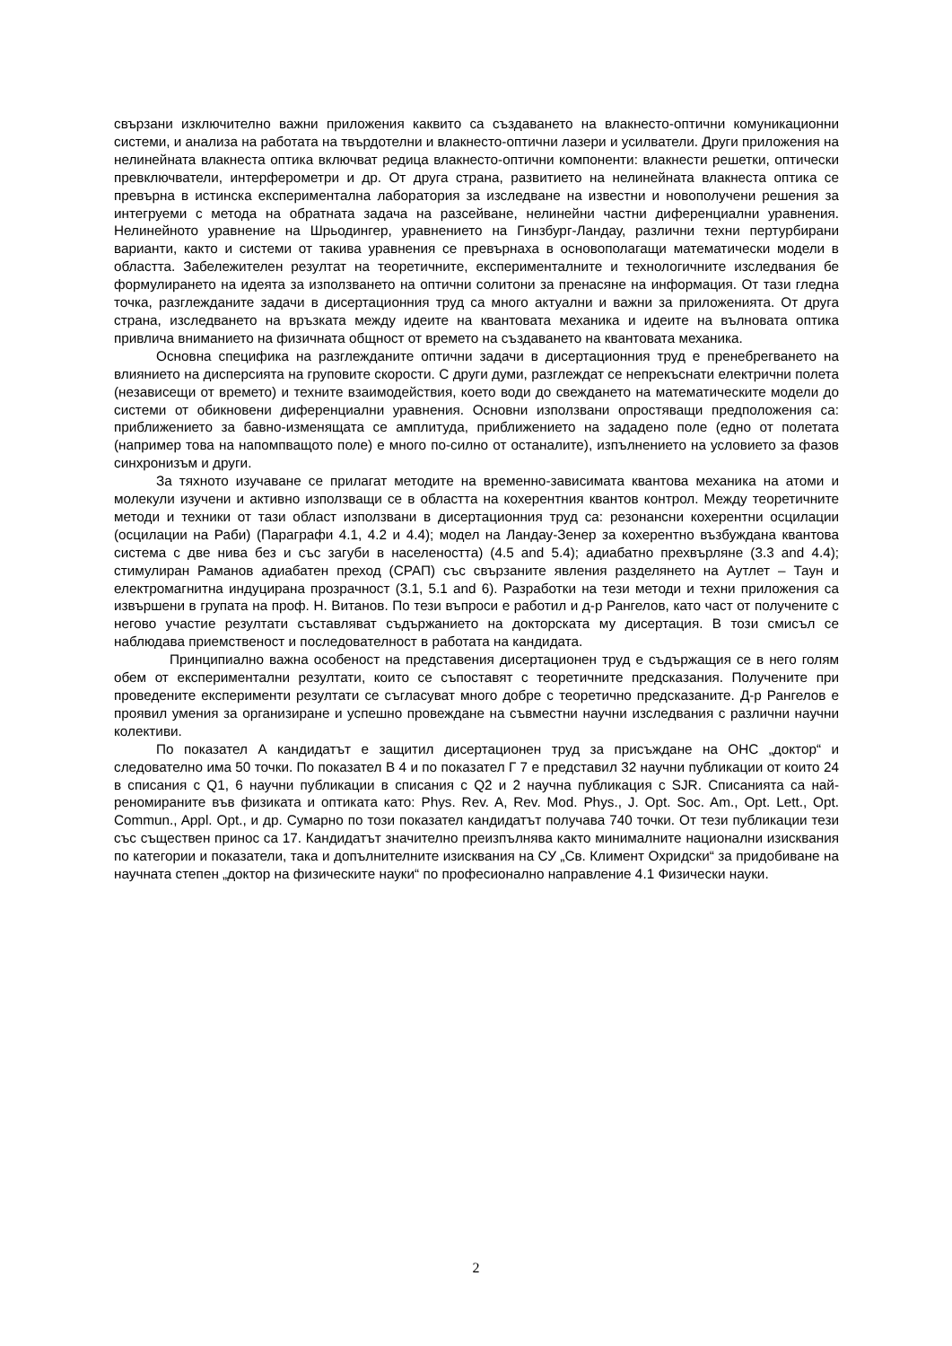свързани изключително важни приложения каквито са създаването на влакнесто-оптични комуникационни системи, и анализа на работата на твърдотелни и влакнесто-оптични лазери и усилватели. Други приложения на нелинейната влакнеста оптика включват редица влакнесто-оптични компоненти: влакнести решетки, оптически превключватели, интерферометри и др. От друга страна, развитието на нелинейната влакнеста оптика се превърна в истинска експериментална лаборатория за изследване на известни и новополучени решения за интегруеми с метода на обратната задача на разсейване, нелинейни частни диференциални уравнения. Нелинейното уравнение на Шрьодингер, уравнението на Гинзбург-Ландау, различни техни пертурбирани варианти, както и системи от такива уравнения се превърнаха в основополагащи математически модели в областта. Забележителен резултат на теоретичните, експерименталните и технологичните изследвания бе формулирането на идеята за използването на оптични солитони за пренасяне на информация. От тази гледна точка, разглежданите задачи в дисертационния труд са много актуални и важни за приложенията. От друга страна, изследването на връзката между идеите на квантовата механика и идеите на вълновата оптика привлича вниманието на физичната общност от времето на създаването на квантовата механика.
Основна специфика на разглежданите оптични задачи в дисертационния труд е пренебрегването на влиянието на дисперсията на груповите скорости. С други думи, разглеждат се непрекъснати електрични полета (независещи от времето) и техните взаимодействия, което води до свеждането на математическите модели до системи от обикновени диференциални уравнения. Основни използвани опростяващи предположения са: приближението за бавно-изменящата се амплитуда, приближението на зададено поле (едно от полетата (например това на напомпващото поле) е много по-силно от останалите), изпълнението на условието за фазов синхронизъм и други.
За тяхното изучаване се прилагат методите на временно-зависимата квантова механика на атоми и молекули изучени и активно използващи се в областта на кохерентния квантов контрол. Между теоретичните методи и техники от тази област използвани в дисертационния труд са: резонансни кохерентни осцилации (осцилации на Раби) (Параграфи 4.1, 4.2 и 4.4); модел на Ландау-Зенер за кохерентно възбуждана квантова система с две нива без и със загуби в населеността) (4.5 and 5.4); адиабатно прехвърляне (3.3 and 4.4); стимулиран Раманов адиабатен преход (СРАП) със свързаните явления разделянето на Аутлет – Таун и електромагнитна индуцирана прозрачност (3.1, 5.1 and 6). Разработки на тези методи и техни приложения са извършени в групата на проф. Н. Витанов. По тези въпроси е работил и д-р Рангелов, като част от получените с негово участие резултати съставляват съдържанието на докторската му дисертация. В този смисъл се наблюдава приемственост и последователност в работата на кандидата.
Принципиално важна особеност на представения дисертационен труд е съдържащия се в него голям обем от експериментални резултати, които се съпоставят с теоретичните предсказания. Получените при проведените експерименти резултати се съгласуват много добре с теоретично предсказаните. Д-р Рангелов е проявил умения за организиране и успешно провеждане на съвместни научни изследвания с различни научни колективи.
По показател А кандидатът е защитил дисертационен труд за присъждане на ОНС „доктор“ и следователно има 50 точки. По показател В 4 и по показател Г 7 е представил 32 научни публикации от които 24 в списания с Q1, 6 научни публикации в списания с Q2 и 2 научна публикация с SJR. Списанията са най-реномираните във физиката и оптиката като: Phys. Rev. A, Rev. Mod. Phys., J. Opt. Soc. Am., Opt. Lett., Opt. Commun., Appl. Opt., и др. Сумарно по този показател кандидатът получава 740 точки. От тези публикации тези със съществен принос са 17. Кандидатът значително преизпълнява както минималните национални изисквания по категории и показатели, така и допълнителните изисквания на СУ „Св. Климент Охридски“ за придобиване на научната степен „доктор на физическите науки“ по професионално направление 4.1 Физически науки.
2